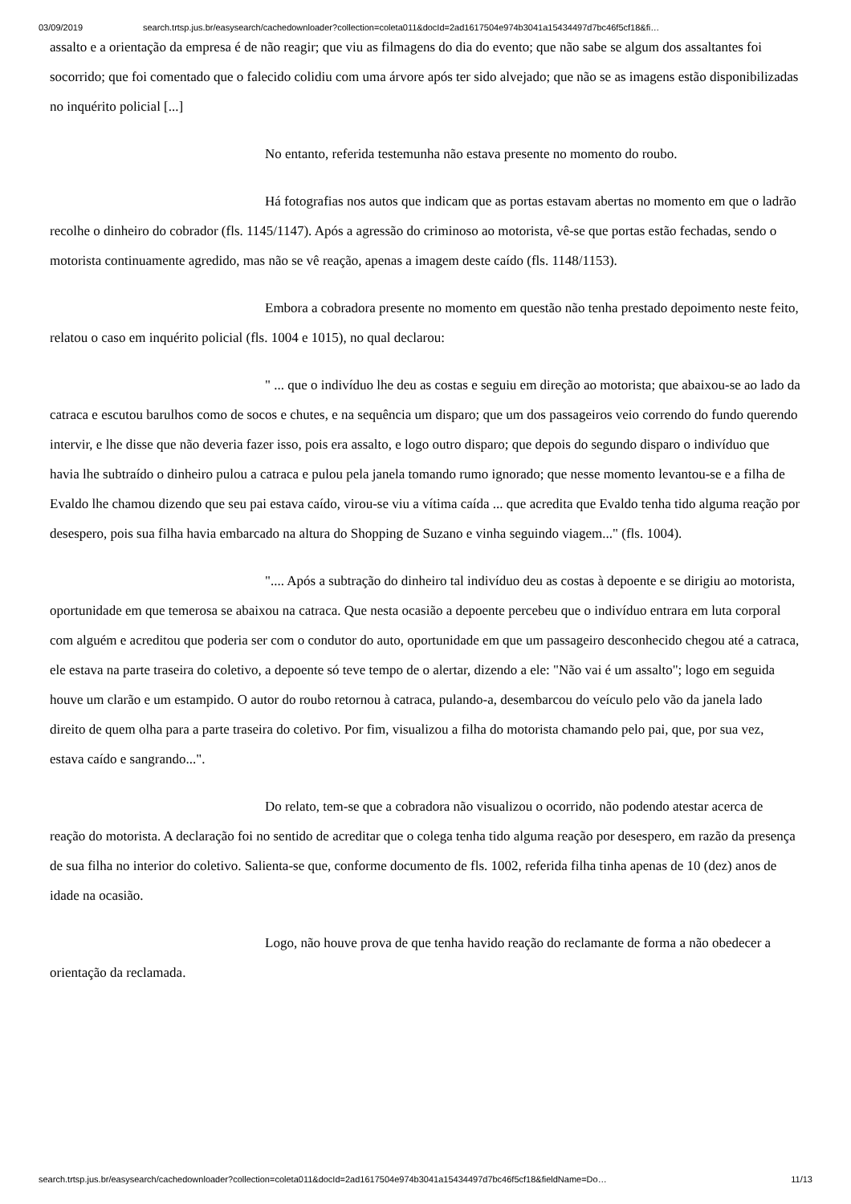03/09/2019 search.trtsp.jus.br/easysearch/cachedownloader?collection=coleta011&docId=2ad1617504e974b3041a15434497d7bc46f5cf18&fi…
assalto e a orientação da empresa é de não reagir; que viu as filmagens do dia do evento; que não sabe se algum dos assaltantes foi socorrido; que foi comentado que o falecido colidiu com uma árvore após ter sido alvejado; que não se as imagens estão disponibilizadas no inquérito policial [...]
No entanto, referida testemunha não estava presente no momento do roubo.
Há fotografias nos autos que indicam que as portas estavam abertas no momento em que o ladrão recolhe o dinheiro do cobrador (fls. 1145/1147). Após a agressão do criminoso ao motorista, vê-se que portas estão fechadas, sendo o motorista continuamente agredido, mas não se vê reação, apenas a imagem deste caído (fls. 1148/1153).
Embora a cobradora presente no momento em questão não tenha prestado depoimento neste feito, relatou o caso em inquérito policial (fls. 1004 e 1015), no qual declarou:
" ... que o indivíduo lhe deu as costas e seguiu em direção ao motorista; que abaixou-se ao lado da catraca e escutou barulhos como de socos e chutes, e na sequência um disparo; que um dos passageiros veio correndo do fundo querendo intervir, e lhe disse que não deveria fazer isso, pois era assalto, e logo outro disparo; que depois do segundo disparo o indivíduo que havia lhe subtraído o dinheiro pulou a catraca e pulou pela janela tomando rumo ignorado; que nesse momento levantou-se e a filha de Evaldo lhe chamou dizendo que seu pai estava caído, virou-se viu a vítima caída ... que acredita que Evaldo tenha tido alguma reação por desespero, pois sua filha havia embarcado na altura do Shopping de Suzano e vinha seguindo viagem..." (fls. 1004).
".... Após a subtração do dinheiro tal indivíduo deu as costas à depoente e se dirigiu ao motorista, oportunidade em que temerosa se abaixou na catraca. Que nesta ocasião a depoente percebeu que o indivíduo entrara em luta corporal com alguém e acreditou que poderia ser com o condutor do auto, oportunidade em que um passageiro desconhecido chegou até a catraca, ele estava na parte traseira do coletivo, a depoente só teve tempo de o alertar, dizendo a ele: "Não vai é um assalto"; logo em seguida houve um clarão e um estampido. O autor do roubo retornou à catraca, pulando-a, desembarcou do veículo pelo vão da janela lado direito de quem olha para a parte traseira do coletivo. Por fim, visualizou a filha do motorista chamando pelo pai, que, por sua vez, estava caído e sangrando...".
Do relato, tem-se que a cobradora não visualizou o ocorrido, não podendo atestar acerca de reação do motorista. A declaração foi no sentido de acreditar que o colega tenha tido alguma reação por desespero, em razão da presença de sua filha no interior do coletivo. Salienta-se que, conforme documento de fls. 1002, referida filha tinha apenas de 10 (dez) anos de idade na ocasião.
Logo, não houve prova de que tenha havido reação do reclamante de forma a não obedecer a orientação da reclamada.
search.trtsp.jus.br/easysearch/cachedownloader?collection=coleta011&docId=2ad1617504e974b3041a15434497d7bc46f5cf18&fieldName=Do… 11/13